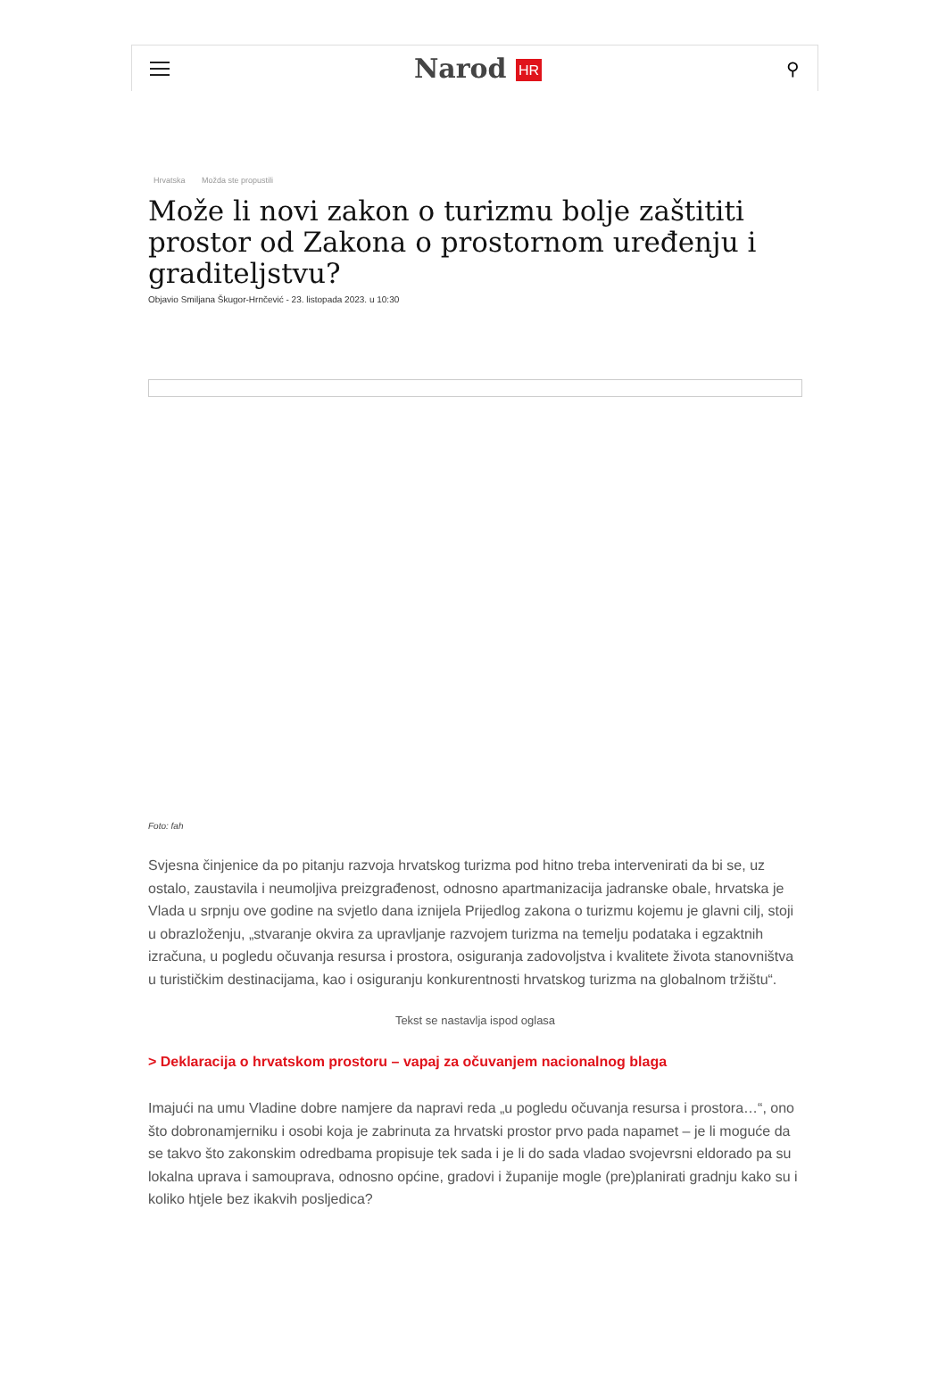Narod HR
⚲
Hrvatska Možda ste propustili
Može li novi zakon o turizmu bolje zaštititi prostor od Zakona o prostornom uređenju i graditeljstvu?
Objavio Smiljana Škugor-Hrnčević - 23. listopada 2023. u 10:30
Foto: fah
Svjesna činjenice da po pitanju razvoja hrvatskog turizma pod hitno treba intervenirati da bi se, uz ostalo, zaustavila i neumoljiva preizgrađenost, odnosno apartmanizacija jadranske obale, hrvatska je Vlada u srpnju ove godine na svjetlo dana iznijela Prijedlog zakona o turizmu kojemu je glavni cilj, stoji u obrazloženju, „stvaranje okvira za upravljanje razvojem turizma na temelju podataka i egzaktnih izračuna, u pogledu očuvanja resursa i prostora, osiguranja zadovoljstva i kvalitete života stanovništva u turističkim destinacijama, kao i osiguranju konkurentnosti hrvatskog turizma na globalnom tržištu“.
Tekst se nastavlja ispod oglasa
> Deklaracija o hrvatskom prostoru – vapaj za očuvanjem nacionalnog blaga
Imajući na umu Vladine dobre namjere da napravi reda „u pogledu očuvanja resursa i prostora…“, ono što dobronamjerniku i osobi koja je zabrinuta za hrvatski prostor prvo pada napamet – je li moguće da se takvo što zakonskim odredbama propisuje tek sada i je li do sada vladao svojevrsni eldorado pa su lokalna uprava i samouprava, odnosno općine, gradovi i županije mogle (pre)planirati gradnju kako su i koliko htjele bez ikakvih posljedica?